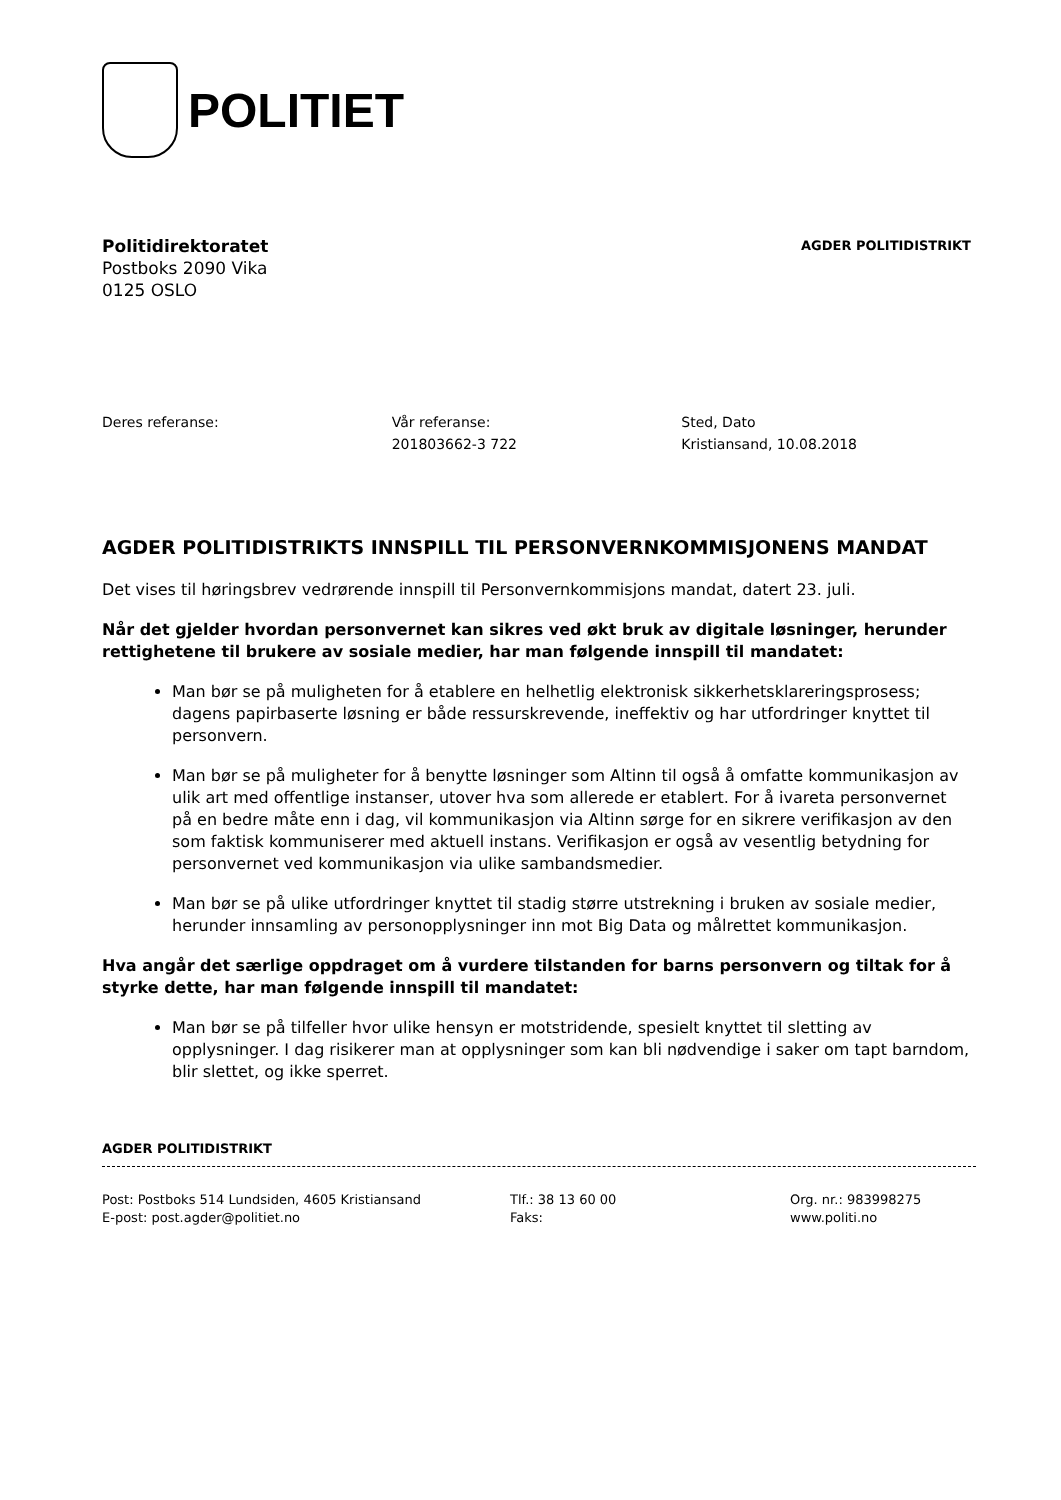POLITIET
Politidirektoratet
Postboks 2090 Vika
0125 OSLO
AGDER POLITIDISTRIKT
Deres referanse: Vår referanse:
201803662-3 722
Sted, Dato
Kristiansand, 10.08.2018
AGDER POLITIDISTRIKTS INNSPILL TIL PERSONVERNKOMMISJONENS MANDAT
Det vises til høringsbrev vedrørende innspill til Personvernkommisjons mandat, datert 23. juli.
Når det gjelder hvordan personvernet kan sikres ved økt bruk av digitale løsninger, herunder rettighetene til brukere av sosiale medier, har man følgende innspill til mandatet:
Man bør se på muligheten for å etablere en helhetlig elektronisk sikkerhetsklareringsprosess; dagens papirbaserte løsning er både ressurskrevende, ineffektiv og har utfordringer knyttet til personvern.
Man bør se på muligheter for å benytte løsninger som Altinn til også å omfatte kommunikasjon av ulik art med offentlige instanser, utover hva som allerede er etablert. For å ivareta personvernet på en bedre måte enn i dag, vil kommunikasjon via Altinn sørge for en sikrere verifikasjon av den som faktisk kommuniserer med aktuell instans. Verifikasjon er også av vesentlig betydning for personvernet ved kommunikasjon via ulike sambandsmedier.
Man bør se på ulike utfordringer knyttet til stadig større utstrekning i bruken av sosiale medier, herunder innsamling av personopplysninger inn mot Big Data og målrettet kommunikasjon.
Hva angår det særlige oppdraget om å vurdere tilstanden for barns personvern og tiltak for å styrke dette, har man følgende innspill til mandatet:
Man bør se på tilfeller hvor ulike hensyn er motstridende, spesielt knyttet til sletting av opplysninger. I dag risikerer man at opplysninger som kan bli nødvendige i saker om tapt barndom, blir slettet, og ikke sperret.
AGDER POLITIDISTRIKT
Post: Postboks 514 Lundsiden, 4605 Kristiansand
E-post: post.agder@politiet.no
Tlf.: 38 13 60 00
Faks:
Org. nr.: 983998275
www.politi.no